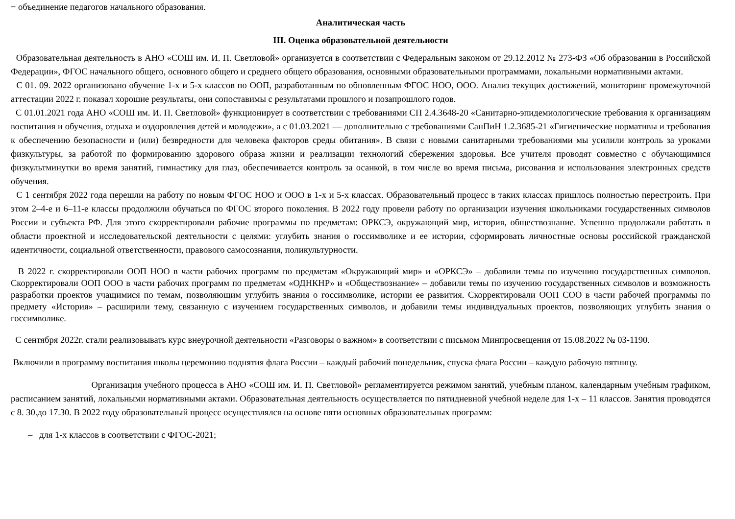− объединение педагогов начального образования.
Аналитическая часть
III. Оценка образовательной деятельности
Образовательная деятельность в АНО «СОШ им. И. П. Светловой» организуется в соответствии с Федеральным законом от 29.12.2012 № 273-ФЗ «Об образовании в Российской Федерации», ФГОС начального общего, основного общего и среднего общего образования, основными образовательными программами, локальными нормативными актами.
С 01. 09. 2022 организовано обучение 1-х и 5-х классов по ООП, разработанным по обновленным ФГОС НОО, ООО. Анализ текущих достижений, мониторинг промежуточной аттестации 2022 г. показал хорошие результаты, они сопоставимы с результатами прошлого и позапрошлого годов.
С 01.01.2021 года АНО «СОШ им. И. П. Светловой» функционирует в соответствии с требованиями СП 2.4.3648-20 «Санитарно-эпидемиологические требования к организациям воспитания и обучения, отдыха и оздоровления детей и молодежи», а с 01.03.2021 — дополнительно с требованиями СанПиН 1.2.3685-21 «Гигиенические нормативы и требования к обеспечению безопасности и (или) безвредности для человека факторов среды обитания». В связи с новыми санитарными требованиями мы усилили контроль за уроками физкультуры, за работой по формированию здорового образа жизни и реализации технологий сбережения здоровья. Все учителя проводят совместно с обучающимися физкультминутки во время занятий, гимнастику для глаз, обеспечивается контроль за осанкой, в том числе во время письма, рисования и использования электронных средств обучения.
С 1 сентября 2022 года перешли на работу по новым ФГОС НОО и ООО в 1-х и 5-х классах. Образовательный процесс в таких классах пришлось полностью перестроить. При этом 2–4-е и 6–11-е классы продолжили обучаться по ФГОС второго поколения. В 2022 году провели работу по организации изучения школьниками государственных символов России и субъекта РФ. Для этого скорректировали рабочие программы по предметам: ОРКСЭ, окружающий мир, история, обществознание. Успешно продолжали работать в области проектной и исследовательской деятельности с целями: углубить знания о госсимволике и ее истории, сформировать личностные основы российской гражданской идентичности, социальной ответственности, правового самосознания, поликультурности.
В 2022 г. скорректировали ООП НОО в части рабочих программ по предметам «Окружающий мир» и «ОРКСЭ» – добавили темы по изучению государственных символов. Скорректировали ООП ООО в части рабочих программ по предметам «ОДНКНР» и «Обществознание» – добавили темы по изучению государственных символов и возможность разработки проектов учащимися по темам, позволяющим углубить знания о госсимволике, истории ее развития. Скорректировали ООП СОО в части рабочей программы по предмету «История» – расширили тему, связанную с изучением государственных символов, и добавили темы индивидуальных проектов, позволяющих углубить знания о госсимволике.
С сентября 2022г. стали реализовывать курс внеурочной деятельности «Разговоры о важном» в соответствии с письмом Минпросвещения от 15.08.2022 № 03-1190.
Включили в программу воспитания школы церемонию поднятия флага России – каждый рабочий понедельник, спуска флага России – каждую рабочую пятницу.
Организация учебного процесса в АНО «СОШ им. И. П. Светловой» регламентируется режимом занятий, учебным планом, календарным учебным графиком, расписанием занятий, локальными нормативными актами. Образовательная деятельность осуществляется по пятидневной учебной неделе для 1-х – 11 классов. Занятия проводятся с 8. 30.до 17.30. В 2022 году образовательный процесс осуществлялся на основе пяти основных образовательных программ:
– для 1-х классов в соответствии с ФГОС-2021;